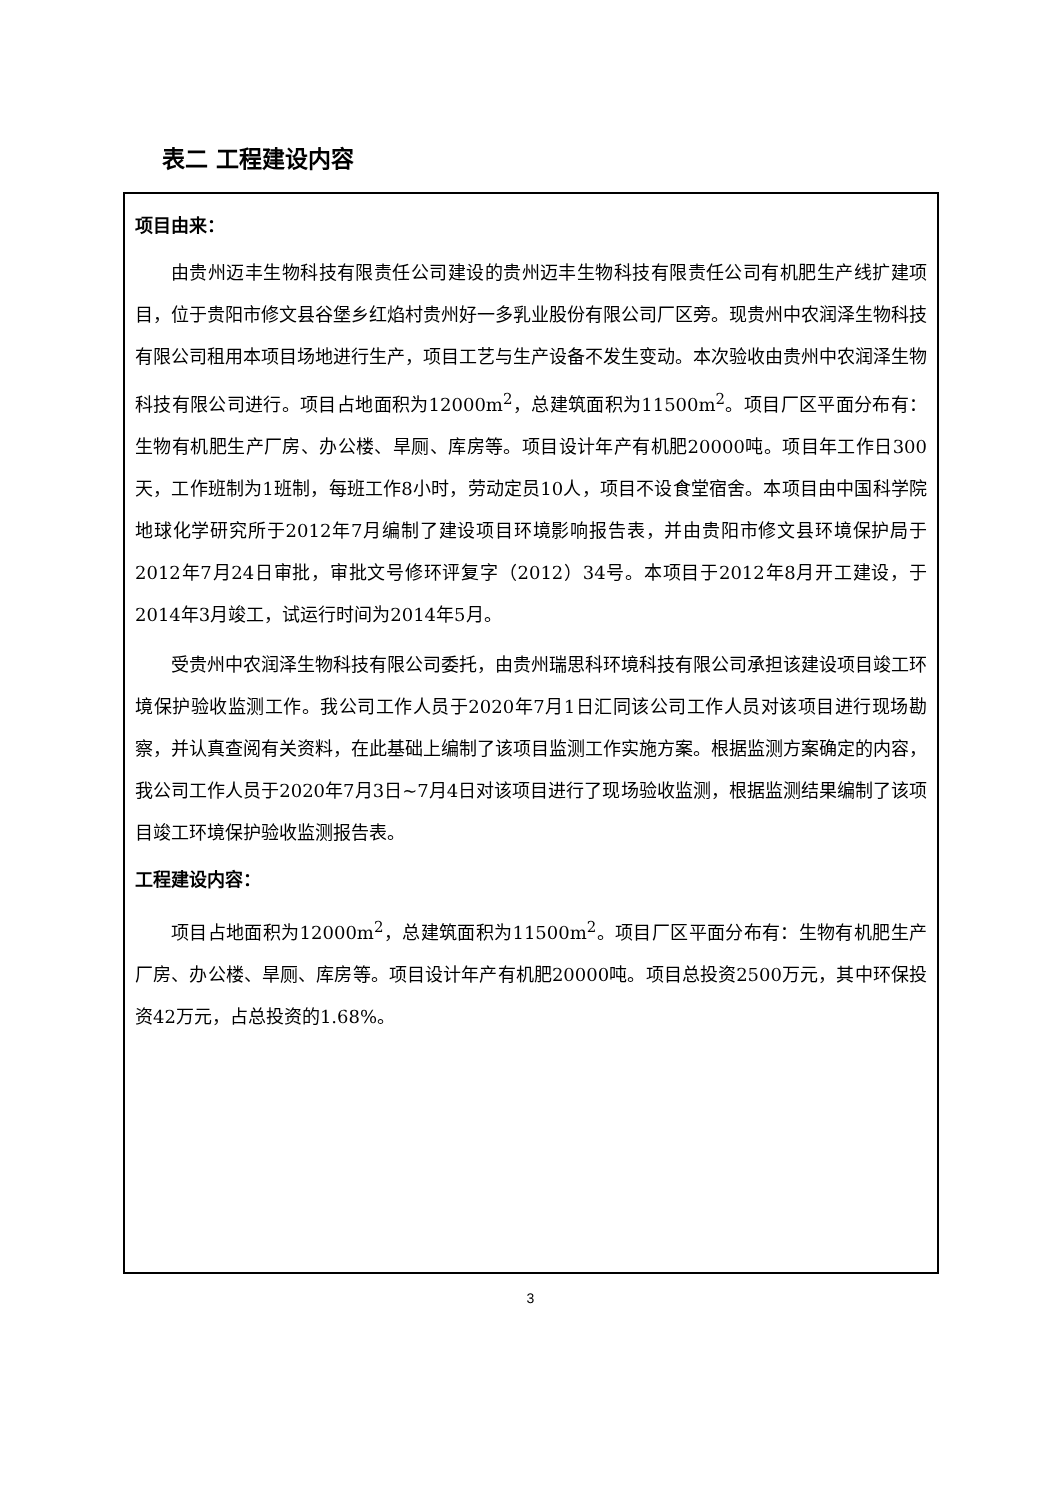表二 工程建设内容
项目由来：
由贵州迈丰生物科技有限责任公司建设的贵州迈丰生物科技有限责任公司有机肥生产线扩建项目，位于贵阳市修文县谷堡乡红焰村贵州好一多乳业股份有限公司厂区旁。现贵州中农润泽生物科技有限公司租用本项目场地进行生产，项目工艺与生产设备不发生变动。本次验收由贵州中农润泽生物科技有限公司进行。项目占地面积为12000m<sup>2</sup>，总建筑面积为11500m<sup>2</sup>。项目厂区平面分布有：生物有机肥生产厂房、办公楼、旱厕、库房等。项目设计年产有机肥20000吨。项目年工作日300天，工作班制为1班制，每班工作8小时，劳动定员10人，项目不设食堂宿舍。本项目由中国科学院地球化学研究所于2012年7月编制了建设项目环境影响报告表，并由贵阳市修文县环境保护局于2012年7月24日审批，审批文号修环评复字（2012）34号。本项目于2012年8月开工建设，于2014年3月竣工，试运行时间为2014年5月。
受贵州中农润泽生物科技有限公司委托，由贵州瑞思科环境科技有限公司承担该建设项目竣工环境保护验收监测工作。我公司工作人员于2020年7月1日汇同该公司工作人员对该项目进行现场勘察，并认真查阅有关资料，在此基础上编制了该项目监测工作实施方案。根据监测方案确定的内容，我公司工作人员于2020年7月3日~7月4日对该项目进行了现场验收监测，根据监测结果编制了该项目竣工环境保护验收监测报告表。
工程建设内容：
项目占地面积为12000m<sup>2</sup>，总建筑面积为11500m<sup>2</sup>。项目厂区平面分布有：生物有机肥生产厂房、办公楼、旱厕、库房等。项目设计年产有机肥20000吨。项目总投资2500万元，其中环保投资42万元，占总投资的1.68%。
3